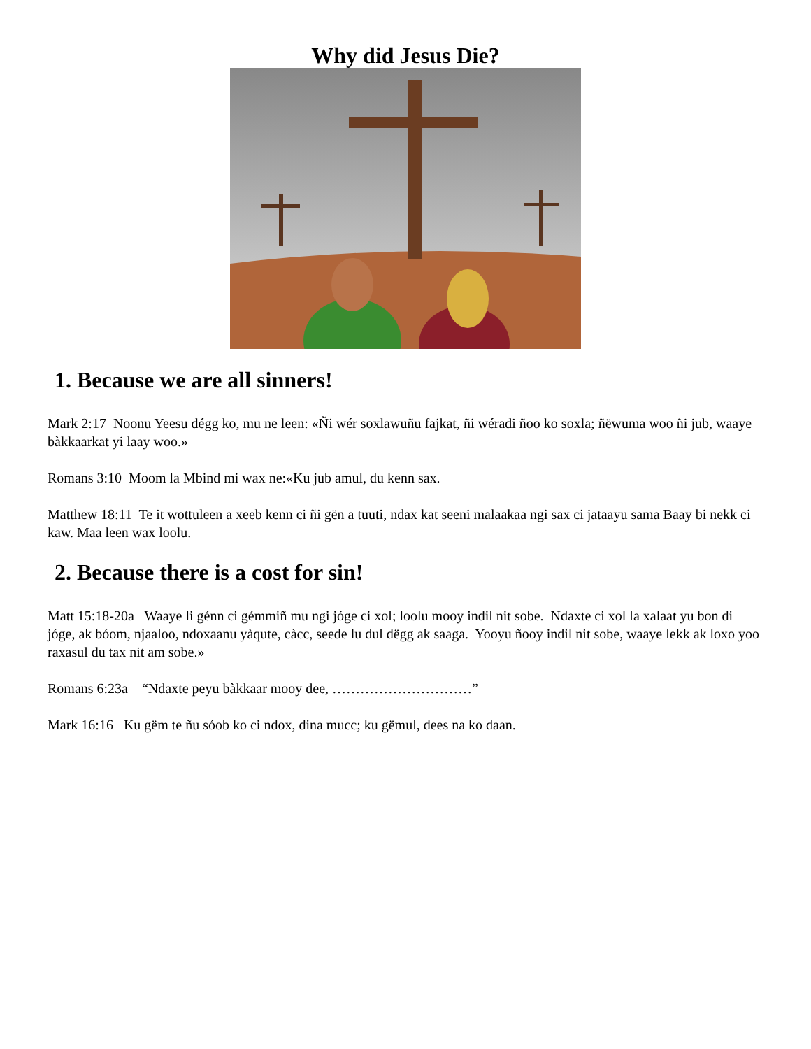Why did Jesus Die?
1. Because we are all sinners!
Mark 2:17 Noonu Yeesu dégg ko, mu ne leen: «Ñi wér soxlawuñu fajkat, ñi wéradi ñoo ko soxla; ñëwuma woo ñi jub, waaye bàkkaarkat yi laay woo.»
Romans 3:10 Moom la Mbind mi wax ne:«Ku jub amul, du kenn sax.
Matthew 18:11 Te it wottuleen a xeeb kenn ci ñi gën a tuuti, ndax kat seeni malaakaa ngi sax ci jataayu sama Baay bi nekk ci kaw. Maa leen wax loolu.
2. Because there is a cost for sin!
Matt 15:18-20a Waaye li génn ci gémmiñ mu ngi jóge ci xol; loolu mooy indil nit sobe. Ndaxte ci xol la xalaat yu bon di jóge, ak bóom, njaaloo, ndoxaanu yàqute, càcc, seede lu dul dëgg ak saaga. Yooyu ñooy indil nit sobe, waaye lekk ak loxo yoo raxasul du tax nit am sobe.»
Romans 6:23a “Ndaxte peyu bàkkaar mooy dee, …………………………”
Mark 16:16 Ku gëm te ñu sóob ko ci ndox, dina mucc; ku gëmul, dees na ko daan.